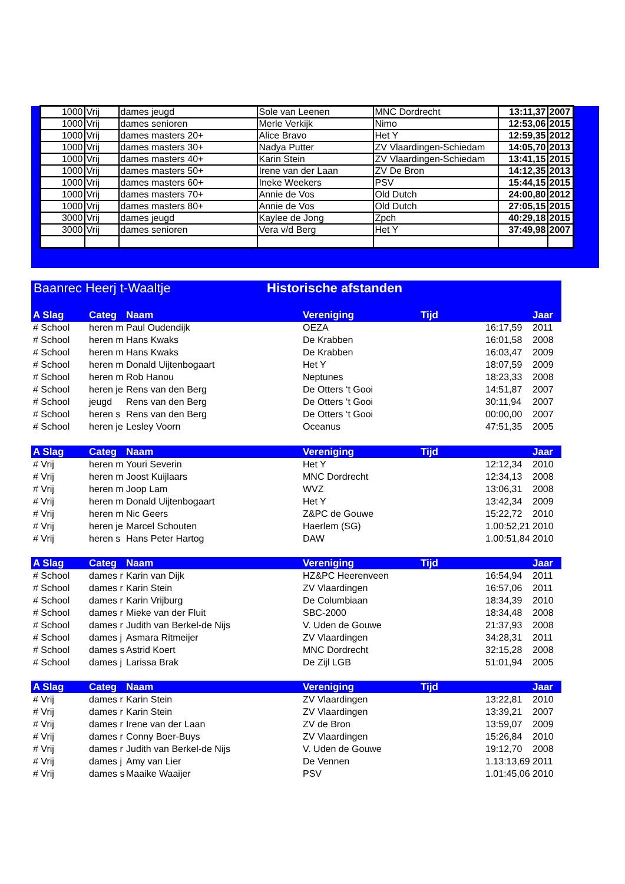| 1000 | Vrij | dames jeugd | Sole van Leenen | MNC Dordrecht | 13:11,37 | 2007 |
| 1000 | Vrij | dames senioren | Merle Verkijk | Nimo | 12:53,06 | 2015 |
| 1000 | Vrij | dames masters 20+ | Alice Bravo | Het Y | 12:59,35 | 2012 |
| 1000 | Vrij | dames masters 30+ | Nadya Putter | ZV Vlaardingen-Schiedam | 14:05,70 | 2013 |
| 1000 | Vrij | dames masters 40+ | Karin Stein | ZV Vlaardingen-Schiedam | 13:41,15 | 2015 |
| 1000 | Vrij | dames masters 50+ | Irene van der Laan | ZV De Bron | 14:12,35 | 2013 |
| 1000 | Vrij | dames masters 60+ | Ineke Weekers | PSV | 15:44,15 | 2015 |
| 1000 | Vrij | dames masters 70+ | Annie de Vos | Old Dutch | 24:00,80 | 2012 |
| 1000 | Vrij | dames masters 80+ | Annie de Vos | Old Dutch | 27:05,15 | 2015 |
| 3000 | Vrij | dames jeugd | Kaylee de Jong | Zpch | 40:29,18 | 2015 |
| 3000 | Vrij | dames senioren | Vera v/d Berg | Het Y | 37:49,98 | 2007 |
Baanrec Heerj t-Waaltje Historische afstanden
| A Slag | Categ | Naam | Vereniging | Tijd | | Jaar |
| --- | --- | --- | --- | --- | --- | --- |
| # School | heren m | Paul Oudendijk | OEZA | | 16:17,59 | 2011 |
| # School | heren m | Hans Kwaks | De Krabben | | 16:01,58 | 2008 |
| # School | heren m | Hans Kwaks | De Krabben | | 16:03,47 | 2009 |
| # School | heren m | Donald Uijtenbogaart | Het Y | | 18:07,59 | 2009 |
| # School | heren m | Rob Hanou | Neptunes | | 18:23,33 | 2008 |
| # School | heren je | Rens van den Berg | De Otters ‘t Gooi | | 14:51,87 | 2007 |
| # School | jeugd | Rens van den Berg | De Otters ‘t Gooi | | 30:11,94 | 2007 |
| # School | heren s | Rens van den Berg | De Otters ‘t Gooi | | 00:00,00 | 2007 |
| # School | heren je | Lesley Voorn | Oceanus | | 47:51,35 | 2005 |
| A Slag | Categ | Naam | Vereniging | Tijd | | Jaar |
| --- | --- | --- | --- | --- | --- | --- |
| # Vrij | heren m | Youri Severin | Het Y | | 12:12,34 | 2010 |
| # Vrij | heren m | Joost Kuijlaars | MNC Dordrecht | | 12:34,13 | 2008 |
| # Vrij | heren m | Joop Lam | WVZ | | 13:06,31 | 2008 |
| # Vrij | heren m | Donald Uijtenbogaart | Het Y | | 13:42,34 | 2009 |
| # Vrij | heren m | Nic Geers | Z&PC de Gouwe | | 15:22,72 | 2010 |
| # Vrij | heren je | Marcel Schouten | Haerlem (SG) | | 1.00:52,21 | 2010 |
| # Vrij | heren s | Hans Peter Hartog | DAW | | 1.00:51,84 | 2010 |
| A Slag | Categ | Naam | Vereniging | Tijd | | Jaar |
| --- | --- | --- | --- | --- | --- | --- |
| # School | dames r | Karin van Dijk | HZ&PC Heerenveen | | 16:54,94 | 2011 |
| # School | dames r | Karin Stein | ZV Vlaardingen | | 16:57,06 | 2011 |
| # School | dames r | Karin Vrijburg | De Columbiaan | | 18:34,39 | 2010 |
| # School | dames r | Mieke van der Fluit | SBC-2000 | | 18:34,48 | 2008 |
| # School | dames r | Judith van Berkel-de Nijs | V. Uden de Gouwe | | 21:37,93 | 2008 |
| # School | dames j | Asmara Ritmeijer | ZV Vlaardingen | | 34:28,31 | 2011 |
| # School | dames s | Astrid Koert | MNC Dordrecht | | 32:15,28 | 2008 |
| # School | dames j | Larissa Brak | De Zijl LGB | | 51:01,94 | 2005 |
| A Slag | Categ | Naam | Vereniging | Tijd | | Jaar |
| --- | --- | --- | --- | --- | --- | --- |
| # Vrij | dames r | Karin Stein | ZV Vlaardingen | | 13:22,81 | 2010 |
| # Vrij | dames r | Karin Stein | ZV Vlaardingen | | 13:39,21 | 2007 |
| # Vrij | dames r | Irene van der Laan | ZV de Bron | | 13:59,07 | 2009 |
| # Vrij | dames r | Conny Boer-Buys | ZV Vlaardingen | | 15:26,84 | 2010 |
| # Vrij | dames r | Judith van Berkel-de Nijs | V. Uden de Gouwe | | 19:12,70 | 2008 |
| # Vrij | dames j | Amy van Lier | De Vennen | | 1.13:13,69 | 2011 |
| # Vrij | dames s | Maaike Waaijer | PSV | | 1.01:45,06 | 2010 |